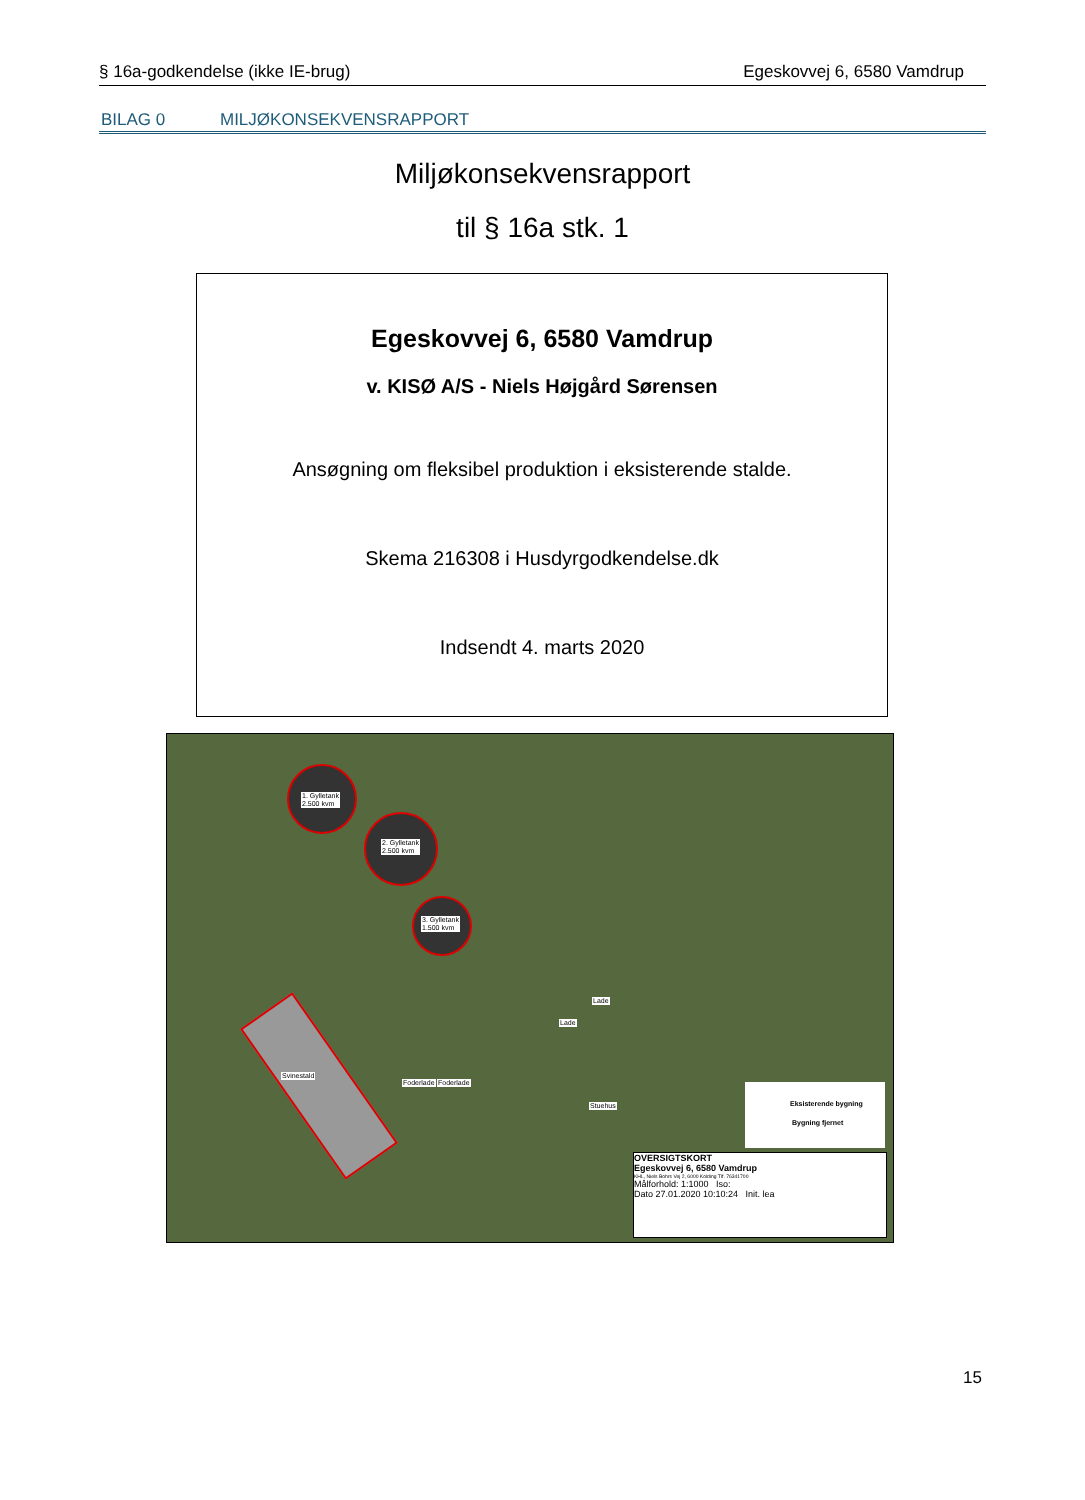§ 16a-godkendelse (ikke IE-brug) Egeskovvej 6, 6580 Vamdrup
BILAG 0 MILJØKONSEKVENSRAPPORT
Miljøkonsekvensrapport
til § 16a stk. 1
Egeskovvej 6, 6580 Vamdrup
v. KISØ A/S - Niels Højgård Sørensen
Ansøgning om fleksibel produktion i eksisterende stalde.
Skema 216308 i Husdyrgodkendelse.dk
Indsendt 4. marts 2020
1. Gylletank
2.500 kvm
2. Gylletank
2.500 kvm
3. Gylletank
1.500 kvm
Svinestald
Foderlade Foderlade
Lade
Lade
Stuehus
Eksisterende bygning
Bygning fjernet
OVERSIGTSKORT
Egeskovvej 6, 6580 Vamdrup
KHL, Niels Bohrs Vej 2, 6000 Kolding Tlf. 76341700
Målforhold: 1:1000 Iso:
Dato 27.01.2020 10:10:24 Init. lea
15